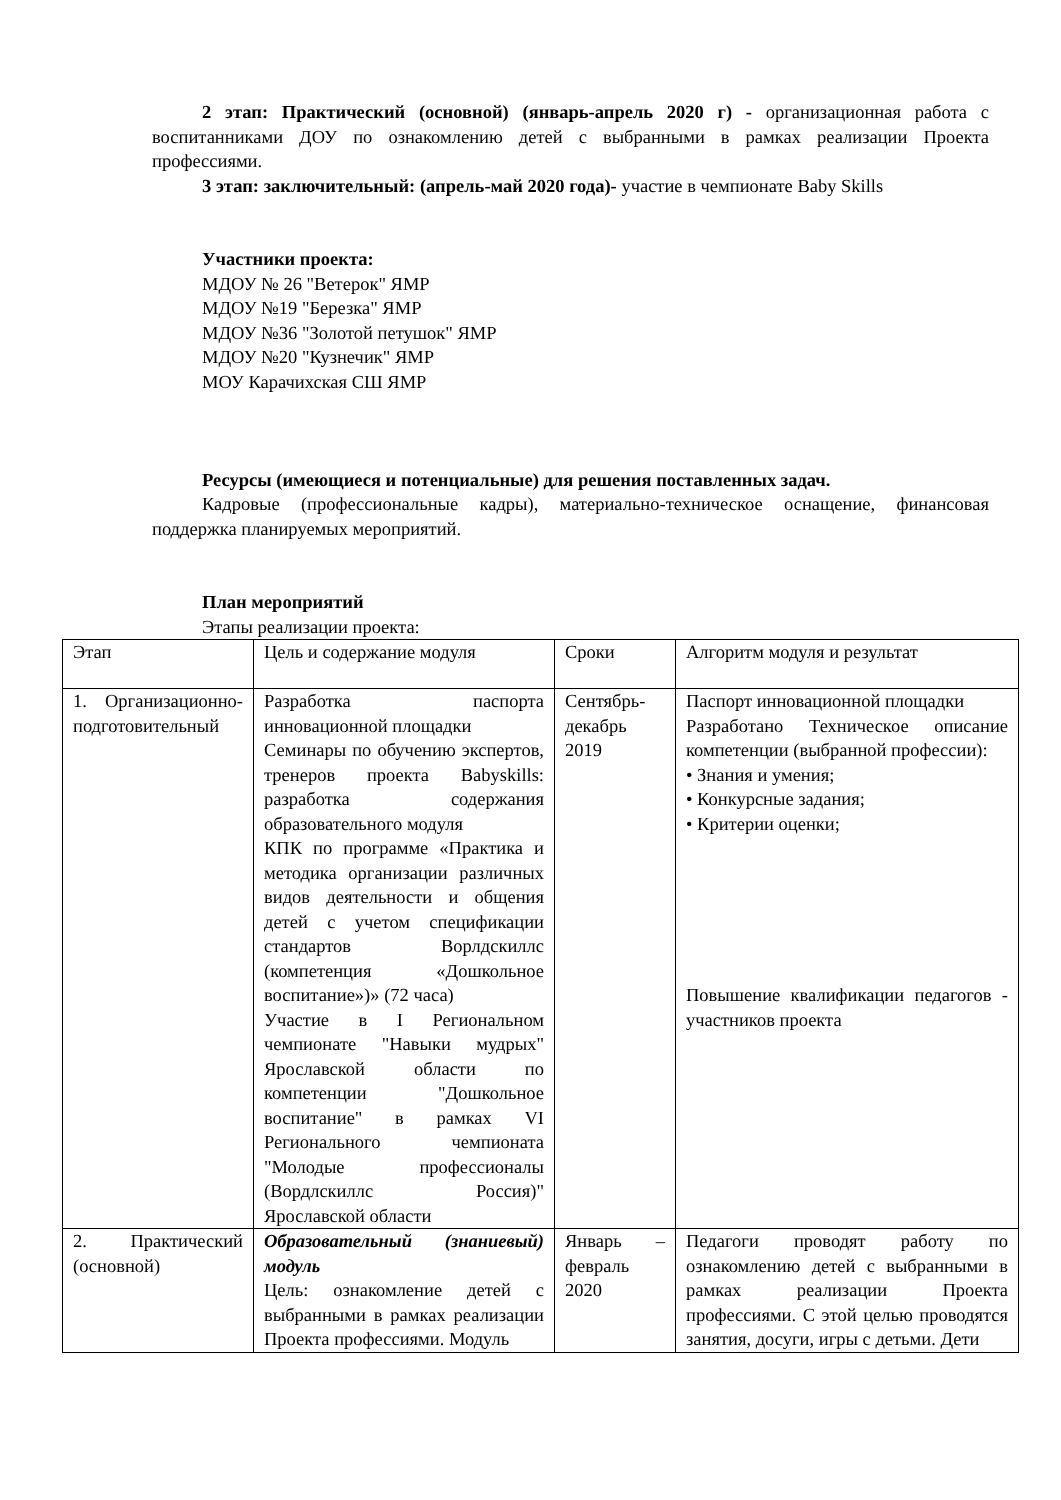2 этап: Практический (основной) (январь-апрель 2020 г) - организационная работа с воспитанниками ДОУ по ознакомлению детей с выбранными в рамках реализации Проекта профессиями.
3 этап: заключительный: (апрель-май 2020 года)- участие в чемпионате Baby Skills
Участники проекта:
МДОУ № 26 "Ветерок" ЯМР
МДОУ №19 "Березка" ЯМР
МДОУ №36 "Золотой петушок" ЯМР
МДОУ №20 "Кузнечик" ЯМР
МОУ Карачихская СШ ЯМР
Ресурсы (имеющиеся и потенциальные) для решения поставленных задач.
Кадровые (профессиональные кадры), материально-техническое оснащение, финансовая поддержка планируемых мероприятий.
План мероприятий
Этапы реализации проекта:
| Этап | Цель и содержание модуля | Сроки | Алгоритм модуля и результат |
| 1. Организационно-подготовительный | Разработка паспорта инновационной площадки Семинары по обучению экспертов, тренеров проекта Babyskills: разработка содержания образовательного модуля КПК по программе «Практика и методика организации различных видов деятельности и общения детей с учетом спецификации стандартов Ворлдскиллс (компетенция «Дошкольное воспитание»)» (72 часа) Участие в I Региональном чемпионате "Навыки мудрых" Ярославской области по компетенции "Дошкольное воспитание" в рамках VI Регионального чемпионата "Молодые профессионалы (Вордлскиллс Россия)" Ярославской области | Сентябрь-декабрь 2019 | Паспорт инновационной площадки Разработано Техническое описание компетенции (выбранной профессии): • Знания и умения; • Конкурсные задания; • Критерии оценки; Повышение квалификации педагогов - участников проекта |
| 2. Практический (основной) | Образовательный (знаниевый) модуль Цель: ознакомление детей с выбранными в рамках реализации Проекта профессиями. Модуль | Январь – февраль 2020 | Педагоги проводят работу по ознакомлению детей с выбранными в рамках реализации Проекта профессиями. С этой целью проводятся занятия, досуги, игры с детьми. Дети |